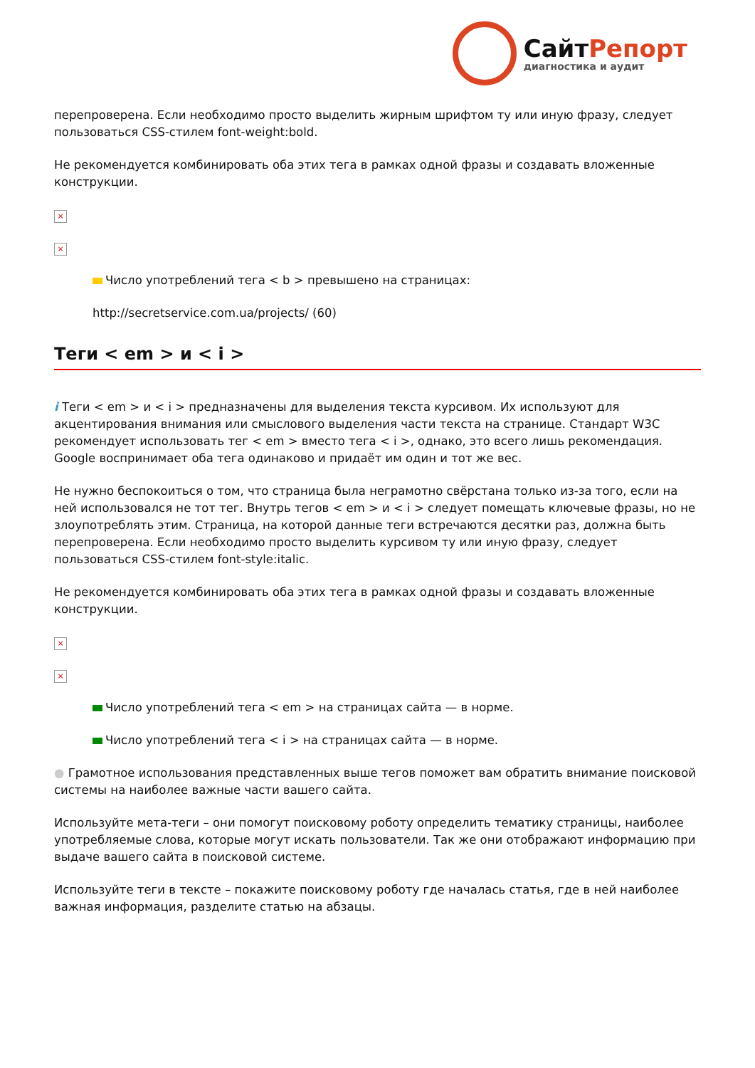СайтРепорт
диагностика и аудит
перепроверена. Если необходимо просто выделить жирным шрифтом ту или иную фразу, следует пользоваться CSS-стилем font-weight:bold.
Не рекомендуется комбинировать оба этих тега в рамках одной фразы и создавать вложенные конструкции.
×
×
Число употреблений тега < b > превышено на страницах:
http://secretservice.com.ua/projects/ (60)
Теги < em > и < i >
i Теги < em > и < i > предназначены для выделения текста курсивом. Их используют для акцентирования внимания или смыслового выделения части текста на странице. Стандарт W3C рекомендует использовать тег < em > вместо тега < i >, однако, это всего лишь рекомендация. Google воспринимает оба тега одинаково и придаёт им один и тот же вес.
Не нужно беспокоиться о том, что страница была неграмотно свёрстана только из-за того, если на ней использовался не тот тег. Внутрь тегов < em > и < i > следует помещать ключевые фразы, но не злоупотреблять этим. Страница, на которой данные теги встречаются десятки раз, должна быть перепроверена. Если необходимо просто выделить курсивом ту или иную фразу, следует пользоваться CSS-стилем font-style:italic.
Не рекомендуется комбинировать оба этих тега в рамках одной фразы и создавать вложенные конструкции.
×
×
Число употреблений тега < em > на страницах сайта — в норме.
Число употреблений тега < i > на страницах сайта — в норме.
● Грамотное использования представленных выше тегов поможет вам обратить внимание поисковой системы на наиболее важные части вашего сайта.
Используйте мета-теги – они помогут поисковому роботу определить тематику страницы, наиболее употребляемые слова, которые могут искать пользователи. Так же они отображают информацию при выдаче вашего сайта в поисковой системе.
Используйте теги в тексте – покажите поисковому роботу где началась статья, где в ней наиболее важная информация, разделите статью на абзацы.